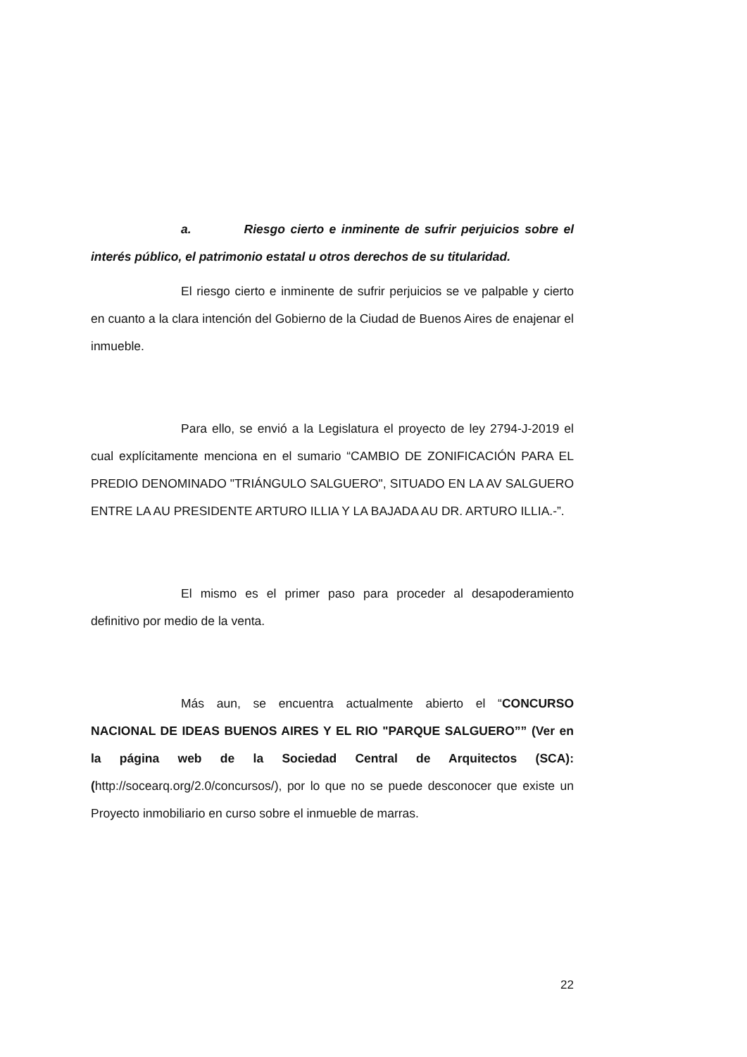a. Riesgo cierto e inminente de sufrir perjuicios sobre el interés público, el patrimonio estatal u otros derechos de su titularidad.
El riesgo cierto e inminente de sufrir perjuicios se ve palpable y cierto en cuanto a la clara intención del Gobierno de la Ciudad de Buenos Aires de enajenar el inmueble.
Para ello, se envió a la Legislatura el proyecto de ley 2794-J-2019 el cual explícitamente menciona en el sumario “CAMBIO DE ZONIFICACIÓN PARA EL PREDIO DENOMINADO "TRIÁNGULO SALGUERO", SITUADO EN LA AV SALGUERO ENTRE LA AU PRESIDENTE ARTURO ILLIA Y LA BAJADA AU DR. ARTURO ILLIA.-”.
El mismo es el primer paso para proceder al desapoderamiento definitivo por medio de la venta.
Más aun, se encuentra actualmente abierto el “CONCURSO NACIONAL DE IDEAS BUENOS AIRES Y EL RIO "PARQUE SALGUERO”” (Ver en la página web de la Sociedad Central de Arquitectos (SCA): (http://socearq.org/2.0/concursos/), por lo que no se puede desconocer que existe un Proyecto inmobiliario en curso sobre el inmueble de marras.
22